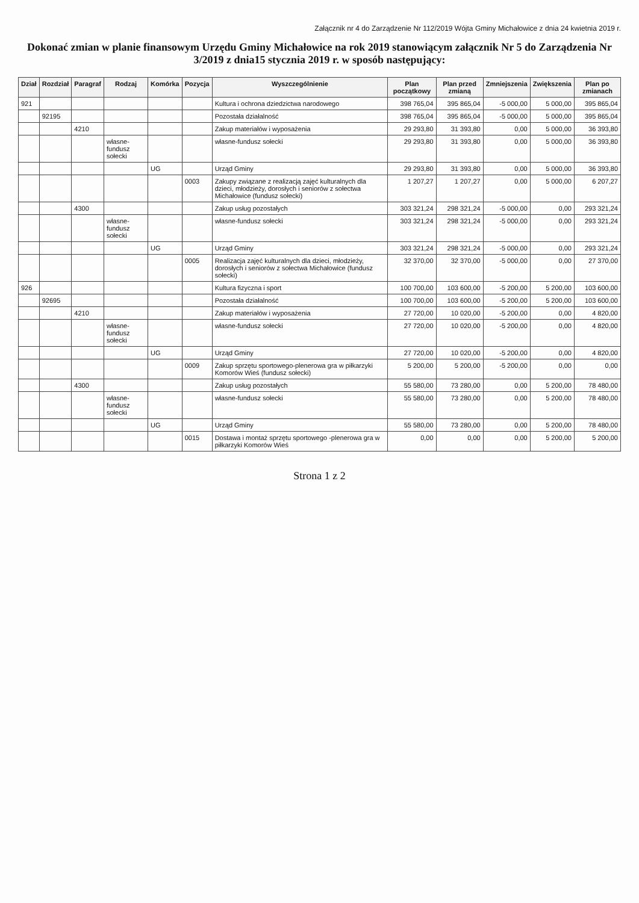Załącznik nr 4 do Zarządzenie Nr 112/2019 Wójta Gminy Michałowice z dnia 24 kwietnia 2019 r.
Dokonać zmian w planie finansowym Urzędu Gminy Michałowice na rok 2019 stanowiącym załącznik Nr 5 do Zarządzenia Nr 3/2019 z dnia15 stycznia 2019 r. w sposób następujący:
| Dział | Rozdział | Paragraf | Rodzaj | Komórka | Pozycja | Wyszczególnienie | Plan początkowy | Plan przed zmianą | Zmniejszenia | Zwiększenia | Plan po zmianach |
| --- | --- | --- | --- | --- | --- | --- | --- | --- | --- | --- | --- |
| 921 | | | | | | Kultura i ochrona dziedzictwa narodowego | 398 765,04 | 395 865,04 | -5 000,00 | 5 000,00 | 395 865,04 |
| | 92195 | | | | | Pozostała działalność | 398 765,04 | 395 865,04 | -5 000,00 | 5 000,00 | 395 865,04 |
| | | 4210 | | | | Zakup materiałów i wyposażenia | 29 293,80 | 31 393,80 | 0,00 | 5 000,00 | 36 393,80 |
| | | | własne-fundusz sołecki | | | własne-fundusz sołecki | 29 293,80 | 31 393,80 | 0,00 | 5 000,00 | 36 393,80 |
| | | | | UG | | Urząd Gminy | 29 293,80 | 31 393,80 | 0,00 | 5 000,00 | 36 393,80 |
| | | | | | 0003 | Zakupy związane z realizacją zajęć kulturalnych dla dzieci, młodzieży, dorosłych i seniorów z sołectwa Michałowice (fundusz sołecki) | 1 207,27 | 1 207,27 | 0,00 | 5 000,00 | 6 207,27 |
| | | 4300 | | | | Zakup usług pozostałych | 303 321,24 | 298 321,24 | -5 000,00 | 0,00 | 293 321,24 |
| | | | własne-fundusz sołecki | | | własne-fundusz sołecki | 303 321,24 | 298 321,24 | -5 000,00 | 0,00 | 293 321,24 |
| | | | | UG | | Urząd Gminy | 303 321,24 | 298 321,24 | -5 000,00 | 0,00 | 293 321,24 |
| | | | | | 0005 | Realizacja zajęć kulturalnych dla dzieci, młodzieży, dorosłych i seniorów z sołectwa Michałowice (fundusz sołecki) | 32 370,00 | 32 370,00 | -5 000,00 | 0,00 | 27 370,00 |
| 926 | | | | | | Kultura fizyczna i sport | 100 700,00 | 103 600,00 | -5 200,00 | 5 200,00 | 103 600,00 |
| | 92695 | | | | | Pozostała działalność | 100 700,00 | 103 600,00 | -5 200,00 | 5 200,00 | 103 600,00 |
| | | 4210 | | | | Zakup materiałów i wyposażenia | 27 720,00 | 10 020,00 | -5 200,00 | 0,00 | 4 820,00 |
| | | | własne-fundusz sołecki | | | własne-fundusz sołecki | 27 720,00 | 10 020,00 | -5 200,00 | 0,00 | 4 820,00 |
| | | | | UG | | Urząd Gminy | 27 720,00 | 10 020,00 | -5 200,00 | 0,00 | 4 820,00 |
| | | | | | 0009 | Zakup sprzętu sportowego-plenerowa gra w piłkarzyki Komorów Wieś (fundusz sołecki) | 5 200,00 | 5 200,00 | -5 200,00 | 0,00 | 0,00 |
| | | 4300 | | | | Zakup usług pozostałych | 55 580,00 | 73 280,00 | 0,00 | 5 200,00 | 78 480,00 |
| | | | własne-fundusz sołecki | | | własne-fundusz sołecki | 55 580,00 | 73 280,00 | 0,00 | 5 200,00 | 78 480,00 |
| | | | | UG | | Urząd Gminy | 55 580,00 | 73 280,00 | 0,00 | 5 200,00 | 78 480,00 |
| | | | | | 0015 | Dostawa i montaż sprzętu sportowego -plenerowa gra w piłkarzyki Komorów Wieś | 0,00 | 0,00 | 0,00 | 5 200,00 | 5 200,00 |
Strona 1 z 2